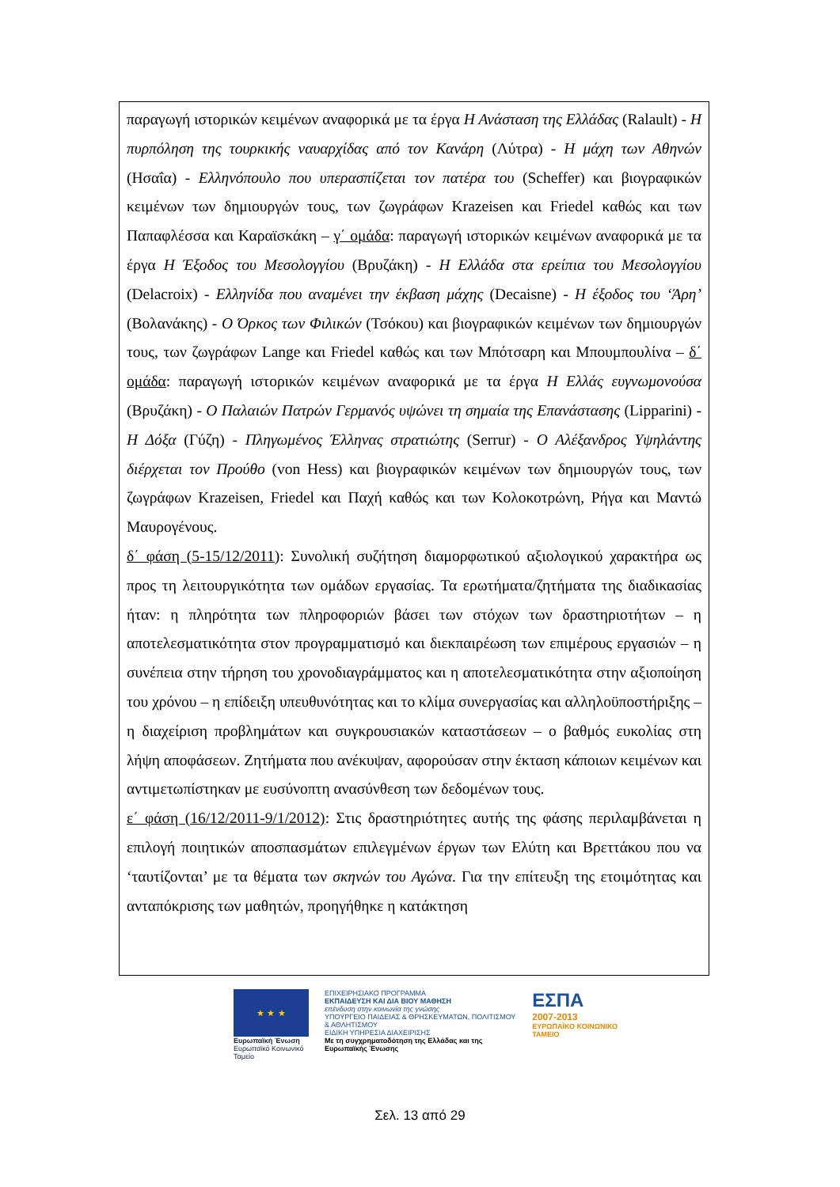παραγωγή ιστορικών κειμένων αναφορικά με τα έργα Η Ανάσταση της Ελλάδας (Ralault) - Η πυρπόληση της τουρκικής ναυαρχίδας από τον Κανάρη (Λύτρα) - Η μάχη των Αθηνών (Ησαΐα) - Ελληνόπουλο που υπερασπίζεται τον πατέρα του (Scheffer) και βιογραφικών κειμένων των δημιουργών τους, των ζωγράφων Krazeisen και Friedel καθώς και των Παπαφλέσσα και Καραϊσκάκη – γ΄ ομάδα: παραγωγή ιστορικών κειμένων αναφορικά με τα έργα Η Έξοδος του Μεσολογγίου (Βρυζάκη) - Η Ελλάδα στα ερείπια του Μεσολογγίου (Delacroix) - Ελληνίδα που αναμένει την έκβαση μάχης (Decaisne) - Η έξοδος του ‘Άρη’ (Βολανάκης) - Ο Όρκος των Φιλικών (Τσόκου) και βιογραφικών κειμένων των δημιουργών τους, των ζωγράφων Lange και Friedel καθώς και των Μπότσαρη και Μπουμπουλίνα – δ΄ ομάδα: παραγωγή ιστορικών κειμένων αναφορικά με τα έργα Η Ελλάς ευγνωμονούσα (Βρυζάκη) - Ο Παλαιών Πατρών Γερμανός υψώνει τη σημαία της Επανάστασης (Lipparini) - Η Δόξα (Γύζη) - Πληγωμένος Έλληνας στρατιώτης (Serrur) - Ο Αλέξανδρος Υψηλάντης διέρχεται τον Προύθο (von Hess) και βιογραφικών κειμένων των δημιουργών τους, των ζωγράφων Krazeisen, Friedel και Παχή καθώς και των Κολοκοτρώνη, Ρήγα και Μαντώ Μαυρογένους.
δ΄ φάση (5-15/12/2011): Συνολική συζήτηση διαμορφωτικού αξιολογικού χαρακτήρα ως προς τη λειτουργικότητα των ομάδων εργασίας. Τα ερωτήματα/ζητήματα της διαδικασίας ήταν: η πληρότητα των πληροφοριών βάσει των στόχων των δραστηριοτήτων – η αποτελεσματικότητα στον προγραμματισμό και διεκπαιρέωση των επιμέρους εργασιών – η συνέπεια στην τήρηση του χρονοδιαγράμματος και η αποτελεσματικότητα στην αξιοποίηση του χρόνου – η επίδειξη υπευθυνότητας και το κλίμα συνεργασίας και αλληλοϋποστήριξης – η διαχείριση προβλημάτων και συγκρουσιακών καταστάσεων – ο βαθμός ευκολίας στη λήψη αποφάσεων. Ζητήματα που ανέκυψαν, αφορούσαν στην έκταση κάποιων κειμένων και αντιμετωπίστηκαν με ευσύνοπτη ανασύνθεση των δεδομένων τους.
ε΄ φάση (16/12/2011-9/1/2012): Στις δραστηριότητες αυτής της φάσης περιλαμβάνεται η επιλογή ποιητικών αποσπασμάτων επιλεγμένων έργων των Ελύτη και Βρεττάκου που να ‘ταυτίζονται’ με τα θέματα των σκηνών του Αγώνα. Για την επίτευξη της ετοιμότητας και ανταπόκρισης των μαθητών, προηγήθηκε η κατάκτηση
★ ★ ★
Ευρωπαϊκή Ένωση
Ευρωπαϊκό Κοινωνικό Ταμείο
ΕΠΙΧΕΙΡΗΣΙΑΚΟ ΠΡΟΓΡΑΜΜΑ
ΕΚΠΑΙΔΕΥΣΗ ΚΑΙ ΔΙΑ ΒΙΟΥ ΜΑΘΗΣΗ
επένδυση στην κοινωνία της γνώσης
ΥΠΟΥΡΓΕΙΟ ΠΑΙΔΕΙΑΣ & ΘΡΗΣΚΕΥΜΑΤΩΝ, ΠΟΛΙΤΙΣΜΟΥ & ΑΘΛΗΤΙΣΜΟΥ
ΕΙΔΙΚΗ ΥΠΗΡΕΣΙΑ ΔΙΑΧΕΙΡΙΣΗΣ
Με τη συγχρηματοδότηση της Ελλάδας και της Ευρωπαϊκής Ένωσης
ΕΣΠΑ
2007-2013
ΕΥΡΩΠΑΪΚΟ ΚΟΙΝΩΝΙΚΟ ΤΑΜΕΙΟ
Σελ. 13 από 29